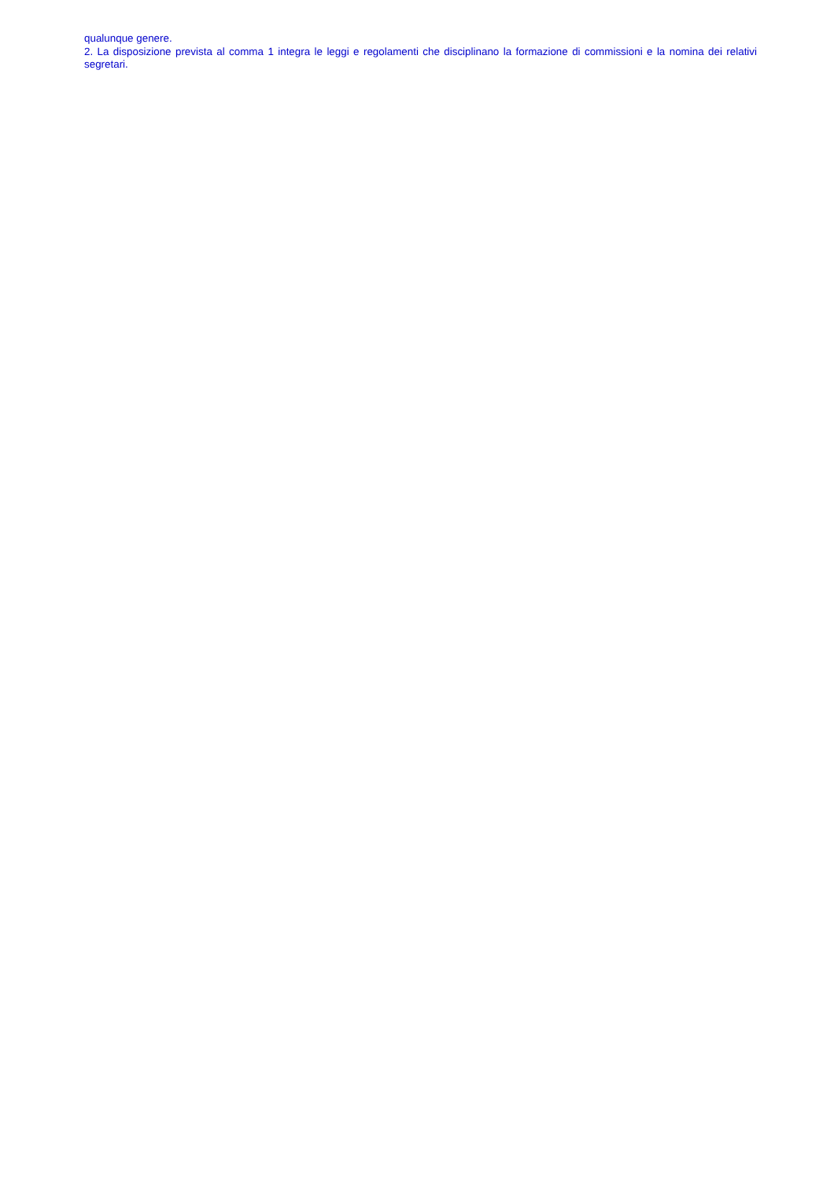qualunque genere.
2. La disposizione prevista al comma 1 integra le leggi e regolamenti che disciplinano la formazione di commissioni e la nomina dei relativi segretari.